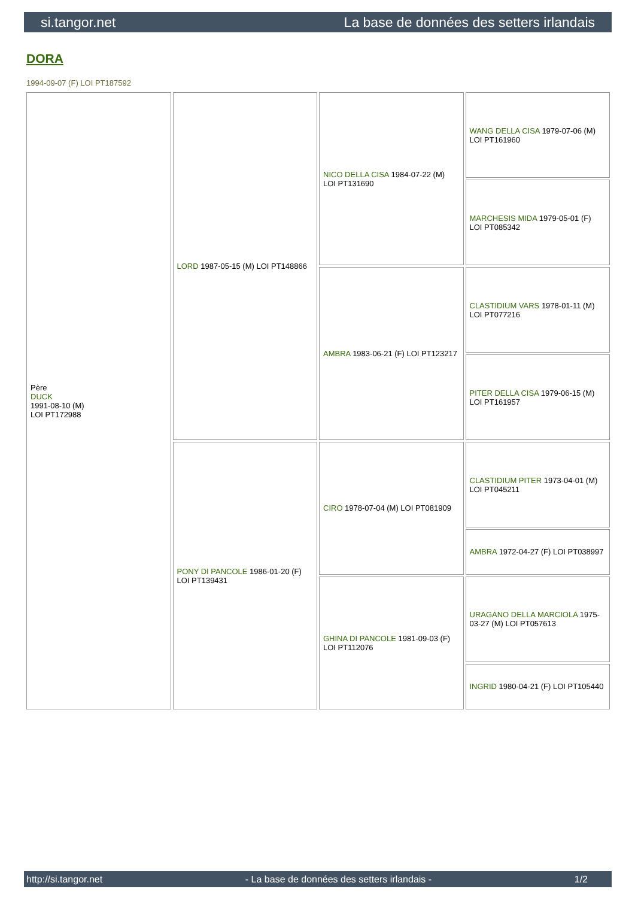si.tangor.net La base de données des setters irlandais
DORA
1994-09-07 (F) LOI PT187592
| Père DUCK 1991-08-10 (M) LOI PT172988 | LORD 1987-05-15 (M) LOI PT148866 | NICO DELLA CISA 1984-07-22 (M) LOI PT131690 | WANG DELLA CISA 1979-07-06 (M) LOI PT161960 |
| | | | MARCHESIS MIDA 1979-05-01 (F) LOI PT085342 |
| | | AMBRA 1983-06-21 (F) LOI PT123217 | CLASTIDIUM VARS 1978-01-11 (M) LOI PT077216 |
| | | | PITER DELLA CISA 1979-06-15 (M) LOI PT161957 |
| | PONY DI PANCOLE 1986-01-20 (F) LOI PT139431 | CIRO 1978-07-04 (M) LOI PT081909 | CLASTIDIUM PITER 1973-04-01 (M) LOI PT045211 |
| | | | AMBRA 1972-04-27 (F) LOI PT038997 |
| | | GHINA DI PANCOLE 1981-09-03 (F) LOI PT112076 | URAGANO DELLA MARCIOLA 1975-03-27 (M) LOI PT057613 |
| | | | INGRID 1980-04-21 (F) LOI PT105440 |
http://si.tangor.net - La base de données des setters irlandais - 1/2